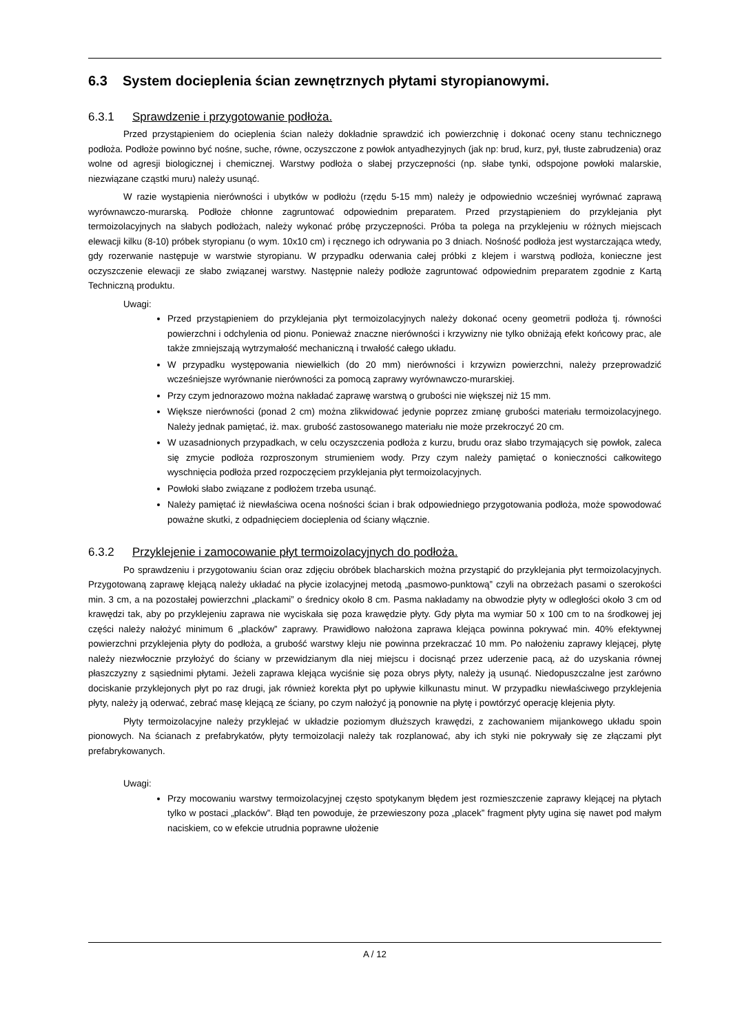6.3 System docieplenia ścian zewnętrznych płytami styropianowymi.
6.3.1 Sprawdzenie i przygotowanie podłoża.
Przed przystąpieniem do ocieplenia ścian należy dokładnie sprawdzić ich powierzchnię i dokonać oceny stanu technicznego podłoża. Podłoże powinno być nośne, suche, równe, oczyszczone z powłok antyadhezyjnych (jak np: brud, kurz, pył, tłuste zabrudzenia) oraz wolne od agresji biologicznej i chemicznej. Warstwy podłoża o słabej przyczepności (np. słabe tynki, odspojone powłoki malarskie, niezwiązane cząstki muru) należy usunąć.
W razie wystąpienia nierówności i ubytków w podłożu (rzędu 5-15 mm) należy je odpowiednio wcześniej wyrównać zaprawą wyrównawczo-murarską. Podłoże chłonne zagruntować odpowiednim preparatem. Przed przystąpieniem do przyklejania płyt termoizolacyjnych na słabych podłożach, należy wykonać próbę przyczepności. Próba ta polega na przyklejeniu w różnych miejscach elewacji kilku (8-10) próbek styropianu (o wym. 10x10 cm) i ręcznego ich odrywania po 3 dniach. Nośność podłoża jest wystarczająca wtedy, gdy rozerwanie następuje w warstwie styropianu. W przypadku oderwania całej próbki z klejem i warstwą podłoża, konieczne jest oczyszczenie elewacji ze słabo związanej warstwy. Następnie należy podłoże zagruntować odpowiednim preparatem zgodnie z Kartą Techniczną produktu.
Uwagi:
Przed przystąpieniem do przyklejania płyt termoizolacyjnych należy dokonać oceny geometrii podłoża tj. równości powierzchni i odchylenia od pionu. Ponieważ znaczne nierówności i krzywizny nie tylko obniżają efekt końcowy prac, ale także zmniejszają wytrzymałość mechaniczną i trwałość całego układu.
W przypadku występowania niewielkich (do 20 mm) nierówności i krzywizn powierzchni, należy przeprowadzić wcześniejsze wyrównanie nierówności za pomocą zaprawy wyrównawczo-murarskiej.
Przy czym jednorazowo można nakładać zaprawę warstwą o grubości nie większej niż 15 mm.
Większe nierówności (ponad 2 cm) można zlikwidować jedynie poprzez zmianę grubości materiału termoizolacyjnego. Należy jednak pamiętać, iż. max. grubość zastosowanego materiału nie może przekroczyć 20 cm.
W uzasadnionych przypadkach, w celu oczyszczenia podłoża z kurzu, brudu oraz słabo trzymających się powłok, zaleca się zmycie podłoża rozproszonym strumieniem wody. Przy czym należy pamiętać o konieczności całkowitego wyschnięcia podłoża przed rozpoczęciem przyklejania płyt termoizolacyjnych.
Powłoki słabo związane z podłożem trzeba usunąć.
Należy pamiętać iż niewłaściwa ocena nośności ścian i brak odpowiedniego przygotowania podłoża, może spowodować poważne skutki, z odpadnięciem docieplenia od ściany włącznie.
6.3.2 Przyklejenie i zamocowanie płyt termoizolacyjnych do podłoża.
Po sprawdzeniu i przygotowaniu ścian oraz zdjęciu obróbek blacharskich można przystąpić do przyklejania płyt termoizolacyjnych. Przygotowaną zaprawę klejącą należy układać na płycie izolacyjnej metodą „pasmowo-punktową” czyli na obrzeżach pasami o szerokości min. 3 cm, a na pozostałej powierzchni „plackami” o średnicy około 8 cm. Pasma nakładamy na obwodzie płyty w odległości około 3 cm od krawędzi tak, aby po przyklejeniu zaprawa nie wyciskała się poza krawędzie płyty. Gdy płyta ma wymiar 50 x 100 cm to na środkowej jej części należy nałożyć minimum 6 „placków” zaprawy. Prawidłowo nałożona zaprawa klejąca powinna pokrywać min. 40% efektywnej powierzchni przyklejenia płyty do podłoża, a grubość warstwy kleju nie powinna przekraczać 10 mm. Po nałożeniu zaprawy klejącej, płytę należy niezwłocznie przyłożyć do ściany w przewidzianym dla niej miejscu i docisnąć przez uderzenie pacą, aż do uzyskania równej płaszczyzny z sąsiednimi płytami. Jeżeli zaprawa klejąca wyciśnie się poza obrys płyty, należy ją usunąć. Niedopuszczalne jest zarówno dociskanie przyklejonych płyt po raz drugi, jak również korekta płyt po upływie kilkunastu minut. W przypadku niewłaściwego przyklejenia płyty, należy ją oderwać, zebrać masę klejącą ze ściany, po czym nałożyć ją ponownie na płytę i powtórzyć operację klejenia płyty.
Płyty termoizolacyjne należy przyklejać w układzie poziomym dłuższych krawędzi, z zachowaniem mijankowego układu spoin pionowych. Na ścianach z prefabrykatów, płyty termoizolacji należy tak rozplanować, aby ich styki nie pokrywały się ze złączami płyt prefabrykowanych.
Uwagi:
Przy mocowaniu warstwy termoizolacyjnej często spotykanym błędem jest rozmieszczenie zaprawy klejącej na płytach tylko w postaci „placków”. Błąd ten powoduje, że przewieszony poza „placek” fragment płyty ugina się nawet pod małym naciskiem, co w efekcie utrudnia poprawne ułożenie
A / 12